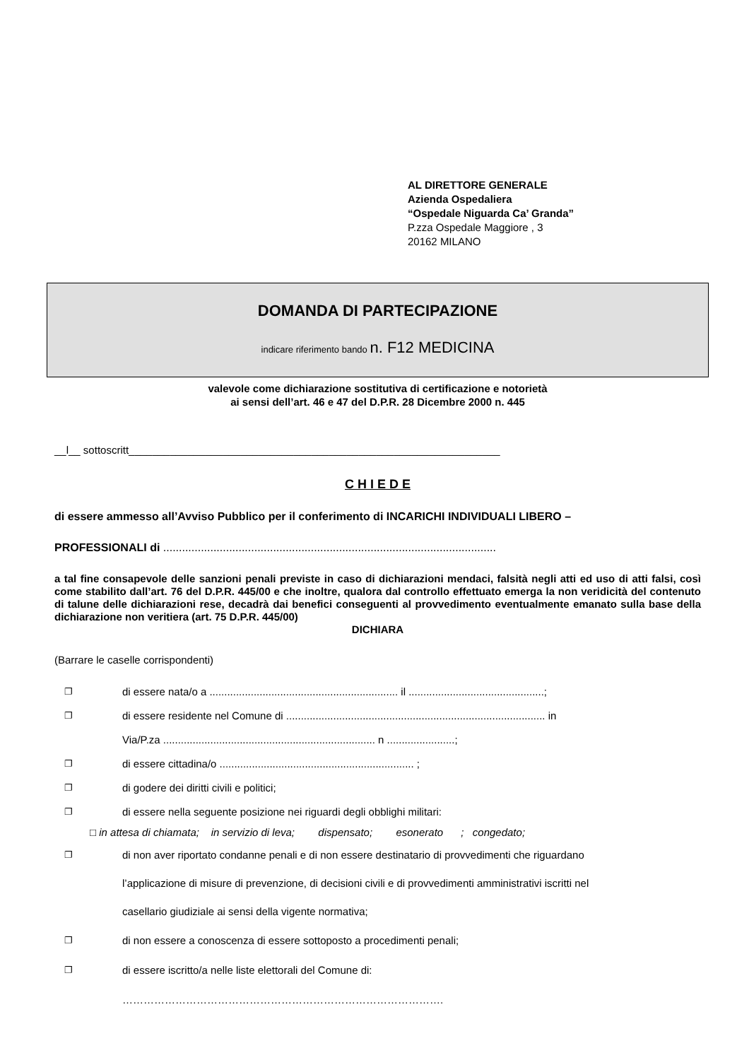AL DIRETTORE GENERALE
Azienda Ospedaliera
“Ospedale Niguarda Ca’ Granda”
P.zza Ospedale Maggiore , 3
20162 MILANO
DOMANDA DI PARTECIPAZIONE
indicare riferimento bando n. F12 MEDICINA
valevole come dichiarazione sostitutiva di certificazione e notorietà
ai sensi dell’art. 46 e 47 del D.P.R. 28 Dicembre 2000 n. 445
__l__ sottoscritt_______________________________________________________________
C H I E D E
di essere ammesso all’Avviso Pubblico per il conferimento di INCARICHI INDIVIDUALI LIBERO –
PROFESSIONALI di ..........................................................................................................
a tal fine consapevole delle sanzioni penali previste in caso di dichiarazioni mendaci, falsità negli atti ed uso di atti falsi, così come stabilito dall’art. 76 del D.P.R. 445/00 e che inoltre, qualora dal controllo effettuato emerga la non veridicità del contenuto di talune delle dichiarazioni rese, decadrà dai benefici conseguenti al provvedimento eventualmente emanato sulla base della dichiarazione non veritiera (art. 75 D.P.R. 445/00)
DICHIARA
(Barrare le caselle corrispondenti)
❐ di essere nata/o a ................................................................ il ..............................................;
❐ di essere residente nel Comune di ........................................................................................ in
Via/P.za ........................................................................ n .......................;
❐ di essere cittadina/o .................................................................. ;
❐ di godere dei diritti civili e politici;
❐ di essere nella seguente posizione nei riguardi degli obblighi militari:
□ in attesa di chiamata; in servizio di leva; dispensato; esonerato ; congedato;
❐ di non aver riportato condanne penali e di non essere destinatario di provvedimenti che riguardano
l’applicazione di misure di prevenzione, di decisioni civili e di provvedimenti amministrativi iscritti nel
casellario giudiziale ai sensi della vigente normativa;
❐ di non essere a conoscenza di essere sottoposto a procedimenti penali;
❐ di essere iscritto/a nelle liste elettorali del Comune di:
……………………………………………………………………………….